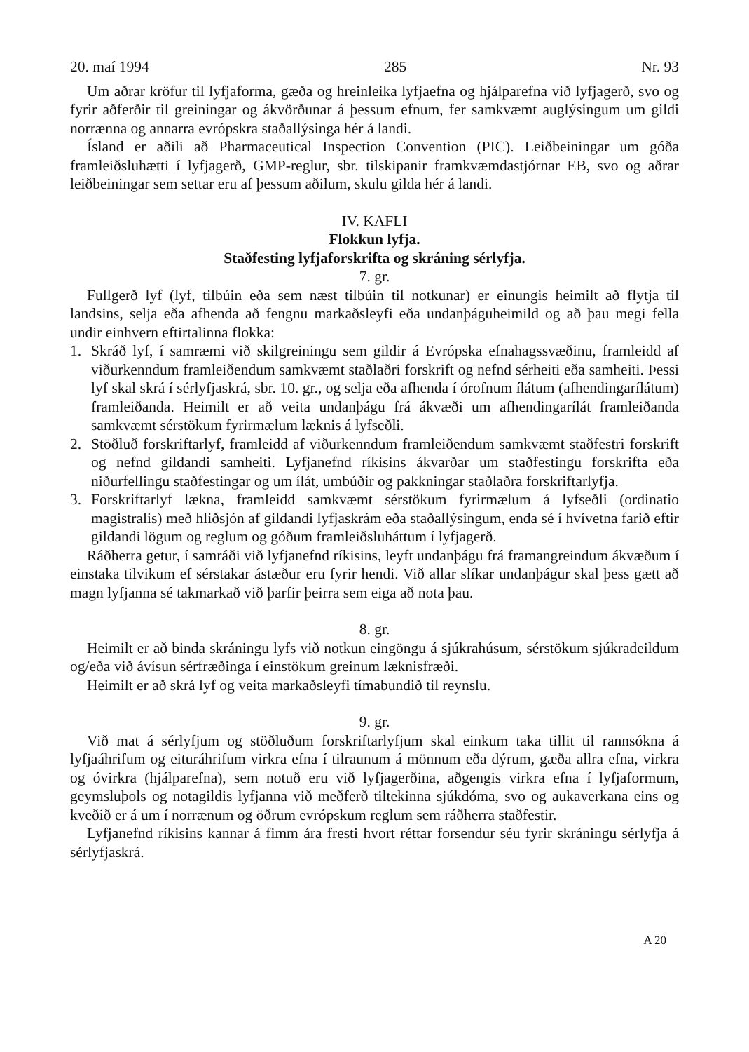20. maí 1994 285 Nr. 93
Um aðrar kröfur til lyfjaforma, gæða og hreinleika lyfjaefna og hjálparefna við lyfjagerð, svo og fyrir aðferðir til greiningar og ákvörðunar á þessum efnum, fer samkvæmt auglýsingum um gildi norrænna og annarra evrópskra staðallýsinga hér á landi.
Ísland er aðili að Pharmaceutical Inspection Convention (PIC). Leiðbeiningar um góða framleiðsluhætti í lyfjagerð, GMP-reglur, sbr. tilskipanir framkvæmdastjórnar EB, svo og aðrar leiðbeiningar sem settar eru af þessum aðilum, skulu gilda hér á landi.
IV. KAFLI
Flokkun lyfja.
Staðfesting lyfjaforskrifta og skráning sérlyfja.
7. gr.
Fullgerð lyf (lyf, tilbúin eða sem næst tilbúin til notkunar) er einungis heimilt að flytja til landsins, selja eða afhenda að fengnu markaðsleyfi eða undanþáguheimild og að þau megi fella undir einhvern eftirtalinna flokka:
1. Skráð lyf, í samræmi við skilgreiningu sem gildir á Evrópska efnahagssvæðinu, framleidd af viðurkenndum framleiðendum samkvæmt staðlaðri forskrift og nefnd sérheiti eða samheiti. Þessi lyf skal skrá í sérlyfjaskrá, sbr. 10. gr., og selja eða afhenda í órofnum ílátum (afhendingarílátum) framleiðanda. Heimilt er að veita undanþágu frá ákvæði um afhendingarílát framleiðanda samkvæmt sérstökum fyrirmælum læknis á lyfseðli.
2. Stöðluð forskriftarlyf, framleidd af viðurkenndum framleiðendum samkvæmt staðfestri forskrift og nefnd gildandi samheiti. Lyfjanefnd ríkisins ákvarðar um staðfestingu forskrifta eða niðurfellingu staðfestingar og um ílát, umbúðir og pakkningar staðlaðra forskriftarlyfja.
3. Forskriftarlyf lækna, framleidd samkvæmt sérstökum fyrirmælum á lyfseðli (ordinatio magistralis) með hliðsjón af gildandi lyfjaskrám eða staðallýsingum, enda sé í hvívetna farið eftir gildandi lögum og reglum og góðum framleiðsluháttum í lyfjagerð.
Ráðherra getur, í samráði við lyfjanefnd ríkisins, leyft undanþágu frá framangreindum ákvæðum í einstaka tilvikum ef sérstakar ástæður eru fyrir hendi. Við allar slíkar undanþágur skal þess gætt að magn lyfjanna sé takmarkað við þarfir þeirra sem eiga að nota þau.
8. gr.
Heimilt er að binda skráningu lyfs við notkun eingöngu á sjúkrahúsum, sérstökum sjúkradeildum og/eða við ávísun sérfræðinga í einstökum greinum læknisfræði.
Heimilt er að skrá lyf og veita markaðsleyfi tímabundið til reynslu.
9. gr.
Við mat á sérlyfjum og stöðluðum forskriftarlyfjum skal einkum taka tillit til rannsókna á lyfjaáhrifum og eituráhrifum virkra efna í tilraunum á mönnum eða dýrum, gæða allra efna, virkra og óvirkra (hjálparefna), sem notuð eru við lyfjagerðina, aðgengis virkra efna í lyfjaformum, geymsluþols og notagildis lyfjanna við meðferð tiltekinna sjúkdóma, svo og aukaverkana eins og kveðið er á um í norrænum og öðrum evrópskum reglum sem ráðherra staðfestir.
Lyfjanefnd ríkisins kannar á fimm ára fresti hvort réttar forsendur séu fyrir skráningu sérlyfja á sérlyfjaskrá.
A 20